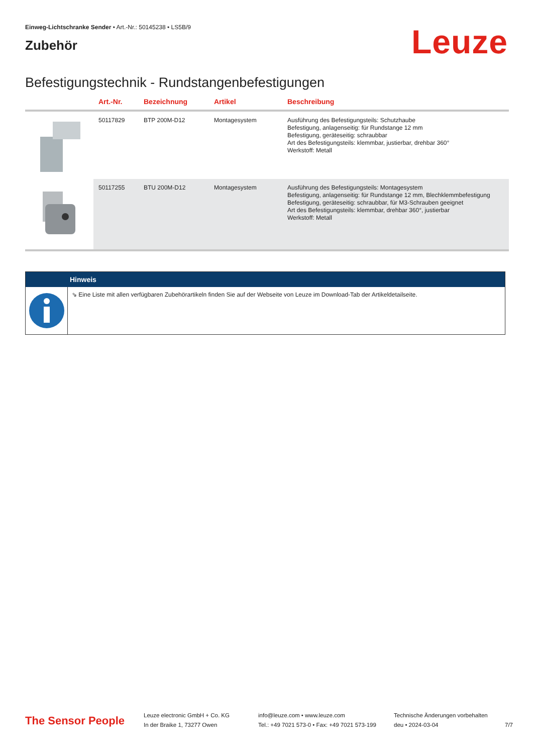Einweg-Lichtschranke Sender • Art.-Nr.: 50145238 • LS5B/9
Zubehör
Leuze
Befestigungstechnik - Rundstangenbefestigungen
| | Art.-Nr. | Bezeichnung | Artikel | Beschreibung |
| --- | --- | --- | --- | --- |
| | 50117829 | BTP 200M-D12 | Montagesystem | Ausführung des Befestigungsteils: Schutzhaube Befestigung, anlagenseitig: für Rundstange 12 mm Befestigung, geräteseitig: schraubbar Art des Befestigungsteils: klemmbar, justierbar, drehbar 360° Werkstoff: Metall |
| | 50117255 | BTU 200M-D12 | Montagesystem | Ausführung des Befestigungsteils: Montagesystem Befestigung, anlagenseitig: für Rundstange 12 mm, Blechklemmbefestigung Befestigung, geräteseitig: schraubbar, für M3-Schrauben geeignet Art des Befestigungsteils: klemmbar, drehbar 360°, justierbar Werkstoff: Metall |
Hinweis
⇘ Eine Liste mit allen verfügbaren Zubehörartikeln finden Sie auf der Webseite von Leuze im Download-Tab der Artikeldetailseite.
The Sensor People
Leuze electronic GmbH + Co. KG
In der Braike 1, 73277 Owen
info@leuze.com • www.leuze.com
Tel.: +49 7021 573-0 • Fax: +49 7021 573-199
Technische Änderungen vorbehalten
deu • 2024-03-04
7/7